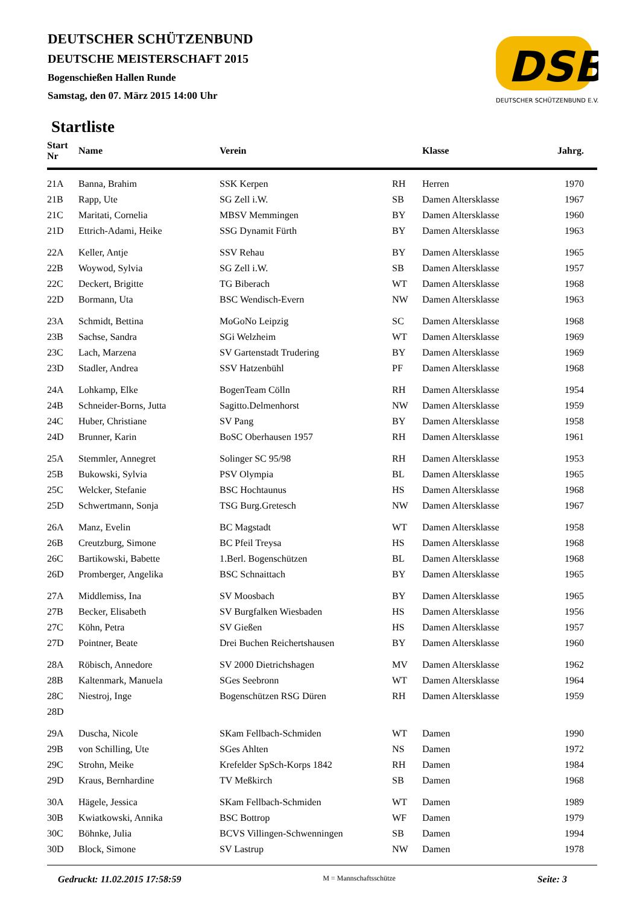DEUTSCHER SCHÜTZENBUND
DEUTSCHE MEISTERSCHAFT 2015
Bogenschießen Hallen Runde
Samstag, den 07. März 2015 14:00 Uhr
DSB
DEUTSCHER SCHÜTZENBUND E.V.
Startliste
| Start Nr | Name | Verein | | Klasse | Jahrg. |
| --- | --- | --- | --- | --- | --- |
| 21A | Banna, Brahim | SSK Kerpen | RH | Herren | 1970 |
| 21B | Rapp, Ute | SG Zell i.W. | SB | Damen Altersklasse | 1967 |
| 21C | Maritati, Cornelia | MBSV Memmingen | BY | Damen Altersklasse | 1960 |
| 21D | Ettrich-Adami, Heike | SSG Dynamit Fürth | BY | Damen Altersklasse | 1963 |
| 22A | Keller, Antje | SSV Rehau | BY | Damen Altersklasse | 1965 |
| 22B | Woywod, Sylvia | SG Zell i.W. | SB | Damen Altersklasse | 1957 |
| 22C | Deckert, Brigitte | TG Biberach | WT | Damen Altersklasse | 1968 |
| 22D | Bormann, Uta | BSC Wendisch-Evern | NW | Damen Altersklasse | 1963 |
| 23A | Schmidt, Bettina | MoGoNo Leipzig | SC | Damen Altersklasse | 1968 |
| 23B | Sachse, Sandra | SGi Welzheim | WT | Damen Altersklasse | 1969 |
| 23C | Lach, Marzena | SV Gartenstadt Trudering | BY | Damen Altersklasse | 1969 |
| 23D | Stadler, Andrea | SSV Hatzenbühl | PF | Damen Altersklasse | 1968 |
| 24A | Lohkamp, Elke | BogenTeam Cölln | RH | Damen Altersklasse | 1954 |
| 24B | Schneider-Borns, Jutta | Sagitto.Delmenhorst | NW | Damen Altersklasse | 1959 |
| 24C | Huber, Christiane | SV Pang | BY | Damen Altersklasse | 1958 |
| 24D | Brunner, Karin | BoSC Oberhausen 1957 | RH | Damen Altersklasse | 1961 |
| 25A | Stemmler, Annegret | Solinger SC 95/98 | RH | Damen Altersklasse | 1953 |
| 25B | Bukowski, Sylvia | PSV Olympia | BL | Damen Altersklasse | 1965 |
| 25C | Welcker, Stefanie | BSC Hochtaunus | HS | Damen Altersklasse | 1968 |
| 25D | Schwertmann, Sonja | TSG Burg.Gretesch | NW | Damen Altersklasse | 1967 |
| 26A | Manz, Evelin | BC Magstadt | WT | Damen Altersklasse | 1958 |
| 26B | Creutzburg, Simone | BC Pfeil Treysa | HS | Damen Altersklasse | 1968 |
| 26C | Bartikowski, Babette | 1.Berl. Bogenschützen | BL | Damen Altersklasse | 1968 |
| 26D | Promberger, Angelika | BSC Schnaittach | BY | Damen Altersklasse | 1965 |
| 27A | Middlemiss, Ina | SV Moosbach | BY | Damen Altersklasse | 1965 |
| 27B | Becker, Elisabeth | SV Burgfalken Wiesbaden | HS | Damen Altersklasse | 1956 |
| 27C | Köhn, Petra | SV Gießen | HS | Damen Altersklasse | 1957 |
| 27D | Pointner, Beate | Drei Buchen Reichertshausen | BY | Damen Altersklasse | 1960 |
| 28A | Röbisch, Annedore | SV 2000 Dietrichshagen | MV | Damen Altersklasse | 1962 |
| 28B | Kaltenmark, Manuela | SGes Seebronn | WT | Damen Altersklasse | 1964 |
| 28C | Niestroj, Inge | Bogenschützen RSG Düren | RH | Damen Altersklasse | 1959 |
| 28D | | | | | |
| 29A | Duscha, Nicole | SKam Fellbach-Schmiden | WT | Damen | 1990 |
| 29B | von Schilling, Ute | SGes Ahlten | NS | Damen | 1972 |
| 29C | Strohn, Meike | Krefelder SpSch-Korps 1842 | RH | Damen | 1984 |
| 29D | Kraus, Bernhardine | TV Meßkirch | SB | Damen | 1968 |
| 30A | Hägele, Jessica | SKam Fellbach-Schmiden | WT | Damen | 1989 |
| 30B | Kwiatkowski, Annika | BSC Bottrop | WF | Damen | 1979 |
| 30C | Böhnke, Julia | BCVS Villingen-Schwenningen | SB | Damen | 1994 |
| 30D | Block, Simone | SV Lastrup | NW | Damen | 1978 |
Gedruckt: 11.02.2015 17:58:59 M = Mannschaftsschütze Seite: 3